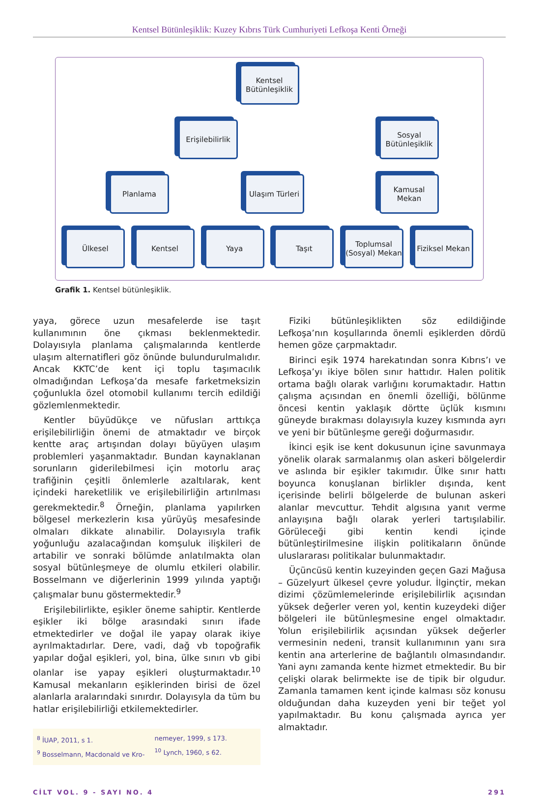Kentsel Bütünleşiklik: Kuzey Kıbrıs Türk Cumhuriyeti Lefkoşa Kenti Örneği
Kentsel Bütünleşiklik
Erişilebilirlik
Sosyal Bütünleşiklik
Planlama Ulaşım Türleri
Kamusal Mekan
Ülkesel Kentsel Yaya Taşıt Toplumsal (Sosyal) Mekan
Fiziksel Mekan
Grafik 1. Kentsel bütünleşiklik.
yaya, görece uzun mesafelerde ise taşıt kullanımının öne çıkması beklenmektedir. Dolayısıyla planlama çalışmalarında kentlerde ulaşım alternatifleri göz önünde bulundurulmalıdır. Ancak KKTC’de kent içi toplu taşımacılık olmadığından Lefkoşa’da mesafe farketmeksizin çoğunlukla özel otomobil kullanımı tercih edildiği gözlemlenmektedir.
Kentler büyüdükçe ve nüfusları arttıkça erişilebilirliğin önemi de atmaktadır ve birçok kentte araç artışından dolayı büyüyen ulaşım problemleri yaşanmaktadır. Bundan kaynaklanan sorunların giderilebilmesi için motorlu araç trafiğinin çeşitli önlemlerle azaltılarak, kent içindeki hareketlilik ve erişilebilirliğin artırılması gerekmektedir.<sup>8</sup> Örneğin, planlama yapılırken bölgesel merkezlerin kısa yürüyüş mesafesinde olmaları dikkate alınabilir. Dolayısıyla trafik yoğunluğu azalacağından komşuluk ilişkileri de artabilir ve sonraki bölümde anlatılmakta olan sosyal bütünleşmeye de olumlu etkileri olabilir. Bosselmann ve diğerlerinin 1999 yılında yaptığı çalışmalar bunu göstermektedir.<sup>9</sup>
Erişilebilirlikte, eşikler öneme sahiptir. Kentlerde eşikler iki bölge arasındaki sınırı ifade etmektedirler ve doğal ile yapay olarak ikiye ayrılmaktadırlar. Dere, vadi, dağ vb topoğrafik yapılar doğal eşikleri, yol, bina, ülke sınırı vb gibi olanlar ise yapay eşikleri oluşturmaktadır.<sup>10</sup> Kamusal mekanların eşiklerinden birisi de özel alanlarla aralarındaki sınırdır. Dolayısyla da tüm bu hatlar erişilebilirliği etkilemektedirler.
<sup>8</sup> İUAP, 2011, s 1.
<sup>9</sup> Bosselmann, Macdonald ve Kro-
nemeyer, 1999, s 173.
<sup>10</sup> Lynch, 1960, s 62.
Fiziki bütünleşiklikten söz edildiğinde Lefkoşa’nın koşullarında önemli eşiklerden dördü hemen göze çarpmaktadır.
Birinci eşik 1974 harekatından sonra Kıbrıs’ı ve Lefkoşa’yı ikiye bölen sınır hattıdır. Halen politik ortama bağlı olarak varlığını korumaktadır. Hattın çalışma açısından en önemli özelliği, bölünme öncesi kentin yaklaşık dörtte üçlük kısmını güneyde bırakması dolayısıyla kuzey kısmında ayrı ve yeni bir bütünleşme gereği doğurmasıdır.
İkinci eşik ise kent dokusunun içine savunmaya yönelik olarak sarmalanmış olan askeri bölgelerdir ve aslında bir eşikler takımıdır. Ülke sınır hattı boyunca konuşlanan birlikler dışında, kent içerisinde belirli bölgelerde de bulunan askeri alanlar mevcuttur. Tehdit algısına yanıt verme anlayışına bağlı olarak yerleri tartışılabilir. Görüleceği gibi kentin kendi içinde bütünleştirilmesine ilişkin politikaların önünde uluslararası politikalar bulunmaktadır.
Üçüncüsü kentin kuzeyinden geçen Gazi Mağusa – Güzelyurt ülkesel çevre yoludur. İlginçtir, mekan dizimi çözümlemelerinde erişilebilirlik açısından yüksek değerler veren yol, kentin kuzeydeki diğer bölgeleri ile bütünleşmesine engel olmaktadır. Yolun erişilebilirlik açısından yüksek değerler vermesinin nedeni, transit kullanımının yanı sıra kentin ana arterlerine de bağlantılı olmasındandır. Yani aynı zamanda kente hizmet etmektedir. Bu bir çelişki olarak belirmekte ise de tipik bir olgudur. Zamanla tamamen kent içinde kalması söz konusu olduğundan daha kuzeyden yeni bir teğet yol yapılmaktadır. Bu konu çalışmada ayrıca yer almaktadır.
CİLT VOL. 9 - SAYI NO. 4 291